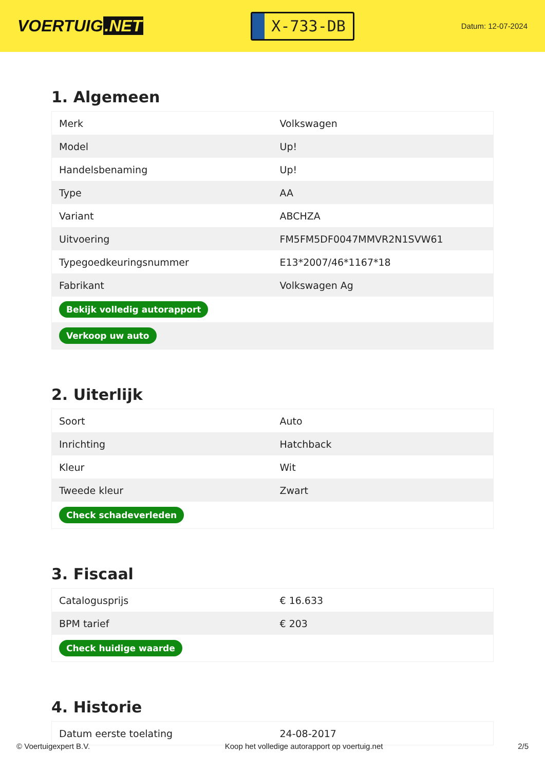VOERTUIG.NET
X-733-DB
Datum: 12-07-2024
1. Algemeen
| Merk | Volkswagen |
| Model | Up! |
| Handelsbenaming | Up! |
| Type | AA |
| Variant | ABCHZA |
| Uitvoering | FM5FM5DF0047MMVR2N1SVW61 |
| Typegoedkeuringsnummer | E13*2007/46*1167*18 |
| Fabrikant | Volkswagen Ag |
| Bekijk volledig autorapport | |
| Verkoop uw auto | |
2. Uiterlijk
| Soort | Auto |
| Inrichting | Hatchback |
| Kleur | Wit |
| Tweede kleur | Zwart |
| Check schadeverleden | |
3. Fiscaal
| Catalogusprijs | € 16.633 |
| BPM tarief | € 203 |
| Check huidige waarde | |
4. Historie
| Datum eerste toelating | 24-08-2017 |
© Voertuigexpert B.V. Koop het volledige autorapport op voertuig.net 2/5